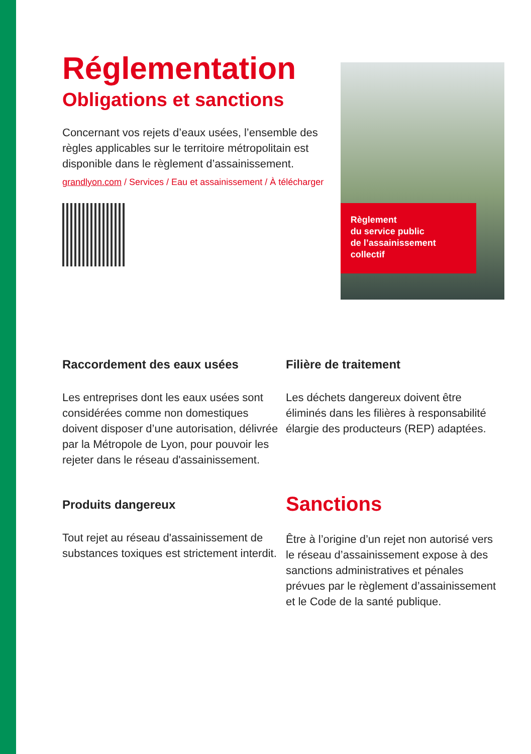Réglementation
Obligations et sanctions
Concernant vos rejets d’eaux usées, l’ensemble des règles applicables sur le territoire métropolitain est disponible dans le règlement d’assainissement.
grandlyon.com / Services / Eau et assainissement / À télécharger
Règlement
du service public
de l’assainissement
collectif
Raccordement des eaux usées
Les entreprises dont les eaux usées sont considérées comme non domestiques doivent disposer d’une autorisation, délivrée par la Métropole de Lyon, pour pouvoir les rejeter dans le réseau d'assainissement.
Filière de traitement
Les déchets dangereux doivent être éliminés dans les filières à responsabilité élargie des producteurs (REP) adaptées.
Produits dangereux
Tout rejet au réseau d'assainissement de substances toxiques est strictement interdit.
Sanctions
Être à l’origine d’un rejet non autorisé vers le réseau d’assainissement expose à des sanctions administratives et pénales prévues par le règlement d’assainissement et le Code de la santé publique.